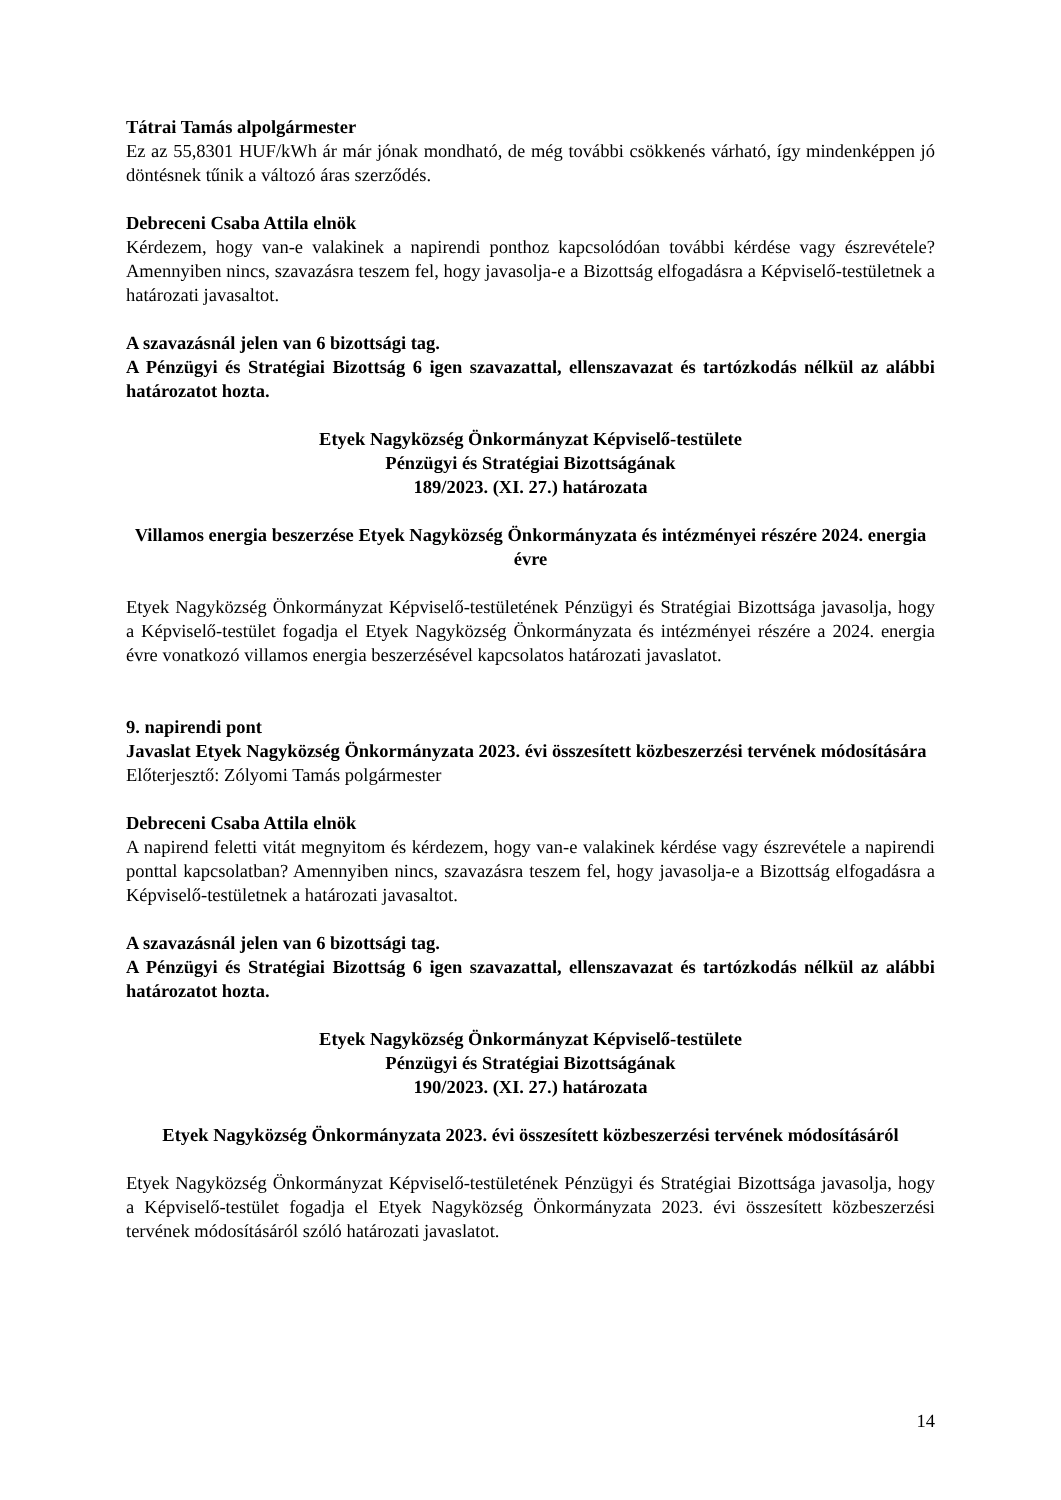Tátrai Tamás alpolgármester
Ez az 55,8301 HUF/kWh ár már jónak mondható, de még további csökkenés várható, így mindenképpen jó döntésnek tűnik a változó áras szerződés.
Debreceni Csaba Attila elnök
Kérdezem, hogy van-e valakinek a napirendi ponthoz kapcsolódóan további kérdése vagy észrevétele? Amennyiben nincs, szavazásra teszem fel, hogy javasolja-e a Bizottság elfogadásra a Képviselő-testületnek a határozati javasaltot.
A szavazásnál jelen van 6 bizottsági tag.
A Pénzügyi és Stratégiai Bizottság 6 igen szavazattal, ellenszavazat és tartózkodás nélkül az alábbi határozatot hozta.
Etyek Nagyközség Önkormányzat Képviselő-testülete
Pénzügyi és Stratégiai Bizottságának
189/2023. (XI. 27.) határozata
Villamos energia beszerzése Etyek Nagyközség Önkormányzata és intézményei részére 2024. energia évre
Etyek Nagyközség Önkormányzat Képviselő-testületének Pénzügyi és Stratégiai Bizottsága javasolja, hogy a Képviselő-testület fogadja el Etyek Nagyközség Önkormányzata és intézményei részére a 2024. energia évre vonatkozó villamos energia beszerzésével kapcsolatos határozati javaslatot.
9. napirendi pont
Javaslat Etyek Nagyközség Önkormányzata 2023. évi összesített közbeszerzési tervének módosítására
Előterjesztő: Zólyomi Tamás polgármester
Debreceni Csaba Attila elnök
A napirend feletti vitát megnyitom és kérdezem, hogy van-e valakinek kérdése vagy észrevétele a napirendi ponttal kapcsolatban? Amennyiben nincs, szavazásra teszem fel, hogy javasolja-e a Bizottság elfogadásra a Képviselő-testületnek a határozati javasaltot.
A szavazásnál jelen van 6 bizottsági tag.
A Pénzügyi és Stratégiai Bizottság 6 igen szavazattal, ellenszavazat és tartózkodás nélkül az alábbi határozatot hozta.
Etyek Nagyközség Önkormányzat Képviselő-testülete
Pénzügyi és Stratégiai Bizottságának
190/2023. (XI. 27.) határozata
Etyek Nagyközség Önkormányzata 2023. évi összesített közbeszerzési tervének módosításáról
Etyek Nagyközség Önkormányzat Képviselő-testületének Pénzügyi és Stratégiai Bizottsága javasolja, hogy a Képviselő-testület fogadja el Etyek Nagyközség Önkormányzata 2023. évi összesített közbeszerzési tervének módosításáról szóló határozati javaslatot.
14